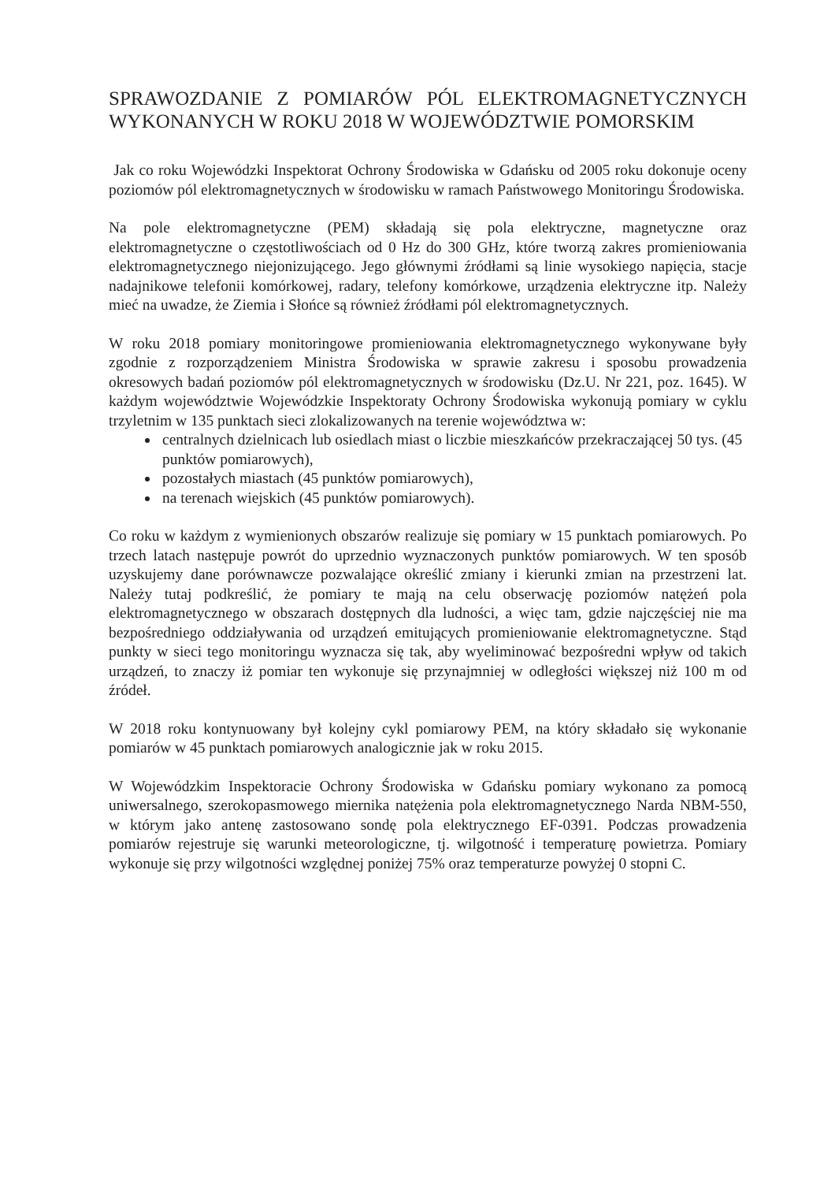SPRAWOZDANIE Z POMIARÓW PÓL ELEKTROMAGNETYCZNYCH WYKONANYCH W ROKU 2018 W WOJEWÓDZTWIE POMORSKIM
Jak co roku Wojewódzki Inspektorat Ochrony Środowiska w Gdańsku od 2005 roku dokonuje oceny poziomów pól elektromagnetycznych w środowisku w ramach Państwowego Monitoringu Środowiska.
Na pole elektromagnetyczne (PEM) składają się pola elektryczne, magnetyczne oraz elektromagnetyczne o częstotliwościach od 0 Hz do 300 GHz, które tworzą zakres promieniowania elektromagnetycznego niejonizującego. Jego głównymi źródłami są linie wysokiego napięcia, stacje nadajnikowe telefonii komórkowej, radary, telefony komórkowe, urządzenia elektryczne itp. Należy mieć na uwadze, że Ziemia i Słońce są również źródłami pól elektromagnetycznych.
W roku 2018 pomiary monitoringowe promieniowania elektromagnetycznego wykonywane były zgodnie z rozporządzeniem Ministra Środowiska w sprawie zakresu i sposobu prowadzenia okresowych badań poziomów pól elektromagnetycznych w środowisku (Dz.U. Nr 221, poz. 1645). W każdym województwie Wojewódzkie Inspektoraty Ochrony Środowiska wykonują pomiary w cyklu trzyletnim w 135 punktach sieci zlokalizowanych na terenie województwa w:
centralnych dzielnicach lub osiedlach miast o liczbie mieszkańców przekraczającej 50 tys. (45 punktów pomiarowych),
pozostałych miastach (45 punktów pomiarowych),
na terenach wiejskich (45 punktów pomiarowych).
Co roku w każdym z wymienionych obszarów realizuje się pomiary w 15 punktach pomiarowych. Po trzech latach następuje powrót do uprzednio wyznaczonych punktów pomiarowych. W ten sposób uzyskujemy dane porównawcze pozwalające określić zmiany i kierunki zmian na przestrzeni lat. Należy tutaj podkreślić, że pomiary te mają na celu obserwację poziomów natężeń pola elektromagnetycznego w obszarach dostępnych dla ludności, a więc tam, gdzie najczęściej nie ma bezpośredniego oddziaływania od urządzeń emitujących promieniowanie elektromagnetyczne. Stąd punkty w sieci tego monitoringu wyznacza się tak, aby wyeliminować bezpośredni wpływ od takich urządzeń, to znaczy iż pomiar ten wykonuje się przynajmniej w odległości większej niż 100 m od źródeł.
W 2018 roku kontynuowany był kolejny cykl pomiarowy PEM, na który składało się wykonanie pomiarów w 45 punktach pomiarowych analogicznie jak w roku 2015.
W Wojewódzkim Inspektoracie Ochrony Środowiska w Gdańsku pomiary wykonano za pomocą uniwersalnego, szerokopasmowego miernika natężenia pola elektromagnetycznego Narda NBM-550, w którym jako antenę zastosowano sondę pola elektrycznego EF-0391. Podczas prowadzenia pomiarów rejestruje się warunki meteorologiczne, tj. wilgotność i temperaturę powietrza. Pomiary wykonuje się przy wilgotności względnej poniżej 75% oraz temperaturze powyżej 0 stopni C.